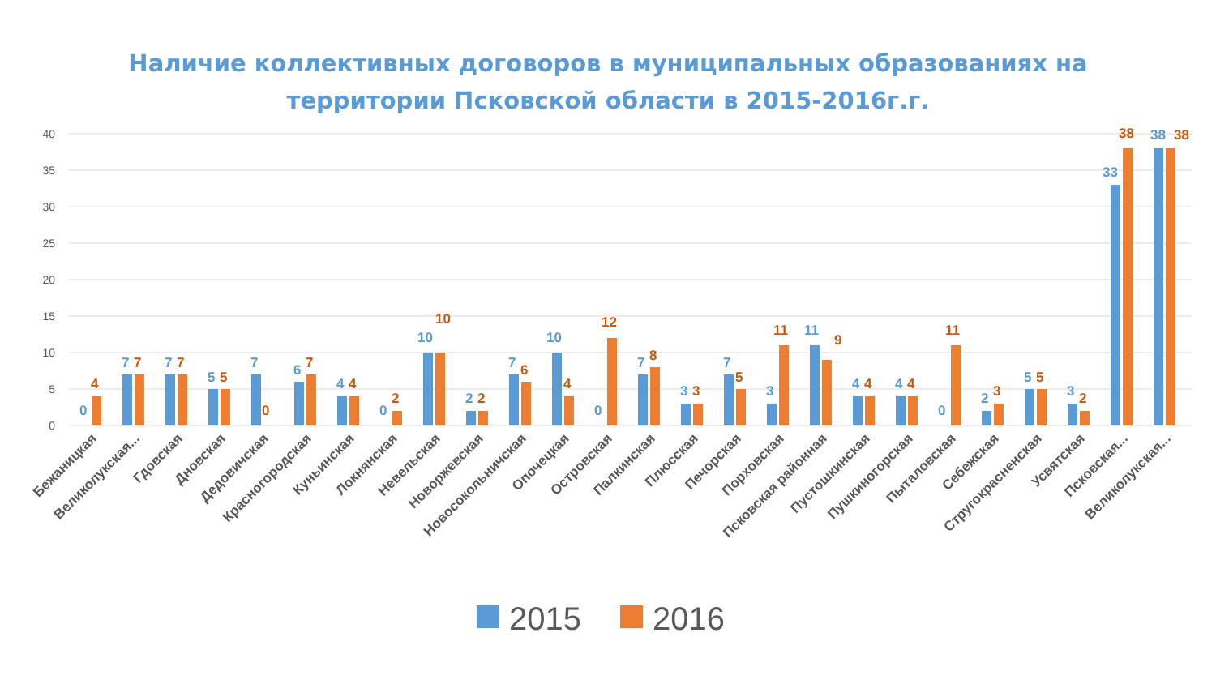Наличие коллективных договоров в муниципальных образованиях на
территории Псковской области в 2015-2016г.г.
40
35
30
25
20
15
10
5
0
0
4
7
7
7
7
5
5
7
0
6
7
4
4
0
2
10
10
2
2
7
6
10
4
0
12
7
8
3
3
7
5
3
11
11
9
4
4
4
4
0
11
2
3
5
5
3
2
33
38
38
38
Бежаницкая
Великолукская...
Гдовская
Дновская
Дедовичская
Красногородская
Куньинская
Локнянская
Невельская
Новоржевская
Новосокольничская
Опочецкая
Островская
Палкинская
Плюсская
Печорская
Порховская
Псковская районная
Пустошкинская
Пушкиногорская
Пыталовская
Себежская
Стругокрасненская
Усвятская
Псковская...
Великолукская...
2015
2016